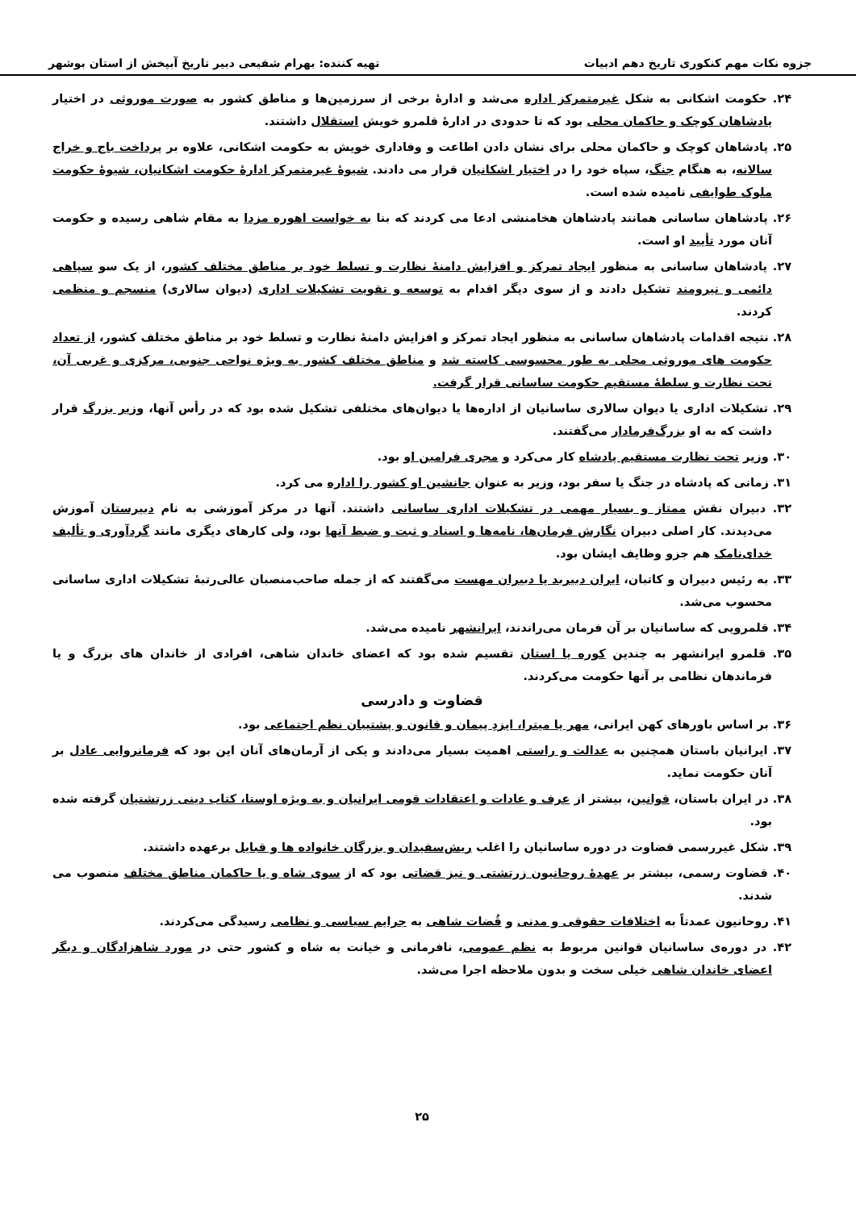جزوه نکات مهم کنکوری تاریخ دهم ادبیات تهیه کننده: بهرام شفیعی دبیر تاریخ آبپخش از استان بوشهر
۲۴. حکومت اشکانی به شکل غیرمتمرکز اداره می‌شد و ادارهٔ برخی از سرزمین‌ها و مناطق کشور به صورت موروثی در اختیار پادشاهان کوچک و حاکمان محلی بود که تا حدودی در ادارهٔ قلمرو خویش استقلال داشتند.
۲۵. پادشاهان کوچک و حاکمان محلی برای نشان دادن اطاعت و وفاداری خویش به حکومت اشکانی، علاوه بر پرداخت باج و خراج سالانه، به هنگام جنگ، سپاه خود را در اختیار اشکانیان قرار می دادند. شیوهٔ غیرمتمرکز ادارهٔ حکومت اشکانیان، شیوهٔ حکومت ملوک طوایفی نامیده شده است.
۲۶. پادشاهان ساسانی همانند پادشاهان هخامنشی ادعا می کردند که بنا به خواست اهوره مزدا به مقام شاهی رسیده و حکومت آنان مورد تأیید او است.
۲۷. پادشاهان ساسانی به منظور ایجاد تمرکز و افزایش دامنهٔ نظارت و تسلط خود بر مناطق مختلف کشور، از یک سو سپاهی دائمی و نیرومند تشکیل دادند و از سوی دیگر اقدام به توسعه و تقویت تشکیلات اداری (دیوان سالاری) منسجم و منظمی کردند.
۲۸. نتیجه اقدامات پادشاهان ساسانی به منظور ایجاد تمرکز و افزایش دامنهٔ نظارت و تسلط خود بر مناطق مختلف کشور، از تعداد حکومت های موروثی محلی به طور محسوسی کاسته شد و مناطق مختلف کشور به ویژه نواحی جنوبی، مرکزی و غربی آن، تحت نظارت و سلطهٔ مستقیم حکومت ساسانی قرار گرفت.
۲۹. تشکیلات اداری یا دیوان سالاری ساسانیان از اداره‌ها یا دیوان‌های مختلفی تشکیل شده بود که در رأس آنها، وزیر بزرگ قرار داشت که به او بزرگ‌فرمادار می‌گفتند.
۳۰. وزیر تحت نظارت مستقیم پادشاه کار می‌کرد و مجری فرامین او بود.
۳۱. زمانی که پادشاه در جنگ یا سفر بود، وزیر به عنوان جانشین او کشور را اداره می کرد.
۳۲. دبیران نقش ممتاز و بسیار مهمی در تشکیلات اداری ساسانی داشتند. آنها در مرکز آموزشی به نام دبیرستان آموزش می‌دیدند. کار اصلی دبیران نگارش فرمان‌ها، نامه‌ها و اسناد و ثبت و ضبط آنها بود، ولی کارهای دیگری مانند گردآوری و تألیف خدای‌نامک هم جزو وظایف ایشان بود.
۳۳. به رئیس دبیران و کاتبان، ایران دبیربد یا دبیران مهست می‌گفتند که از جمله صاحب‌منصبان عالی‌رتبهٔ تشکیلات اداری ساسانی محسوب می‌شد.
۳۴. قلمرویی که ساسانیان بر آن فرمان می‌راندند، ایرانشهر نامیده می‌شد.
۳۵. قلمرو ایرانشهر به چندین کوره یا استان تقسیم شده بود که اعضای خاندان شاهی، افرادی از خاندان های بزرگ و یا فرماندهان نظامی بر آنها حکومت می‌کردند.
قضاوت و دادرسی
۳۶. بر اساس باورهای کهن ایرانی، مهر یا میترا، ایزدِ پیمان و قانون و پشتیبان نظم اجتماعی بود.
۳۷. ایرانیان باستان همچنین به عدالت و راستی اهمیت بسیار می‌دادند و یکی از آرمان‌های آنان این بود که فرمانروایی عادل بر آنان حکومت نماید.
۳۸. در ایران باستان، قوانین، بیشتر از عرف و عادات و اعتقادات قومی ایرانیان و به ویژه اوستا، کتاب دینی زرتشتیان گرفته شده بود.
۳۹. شکل غیررسمی قضاوت در دوره ساسانیان را اغلب ریش‌سفیدان و بزرگان خانواده ها و قبایل برعهده داشتند.
۴۰. قضاوت رسمی، بیشتر بر عهدهٔ روحانیون زرتشتی و نیز قضاتی بود که از سوی شاه و یا حاکمان مناطق مختلف منصوب می شدند.
۴۱. روحانیون عمدتاً به اختلافات حقوقی و مدنی و قُضات شاهی به جرایم سیاسی و نظامی رسیدگی می‌کردند.
۴۲. در دوره‌ی ساسانیان قوانین مربوط به نظم عمومی، نافرمانی و خیانت به شاه و کشور حتی در مورد شاهزادگان و دیگر اعضای خاندان شاهی خیلی سخت و بدون ملاحظه اجرا می‌شد.
۲۵